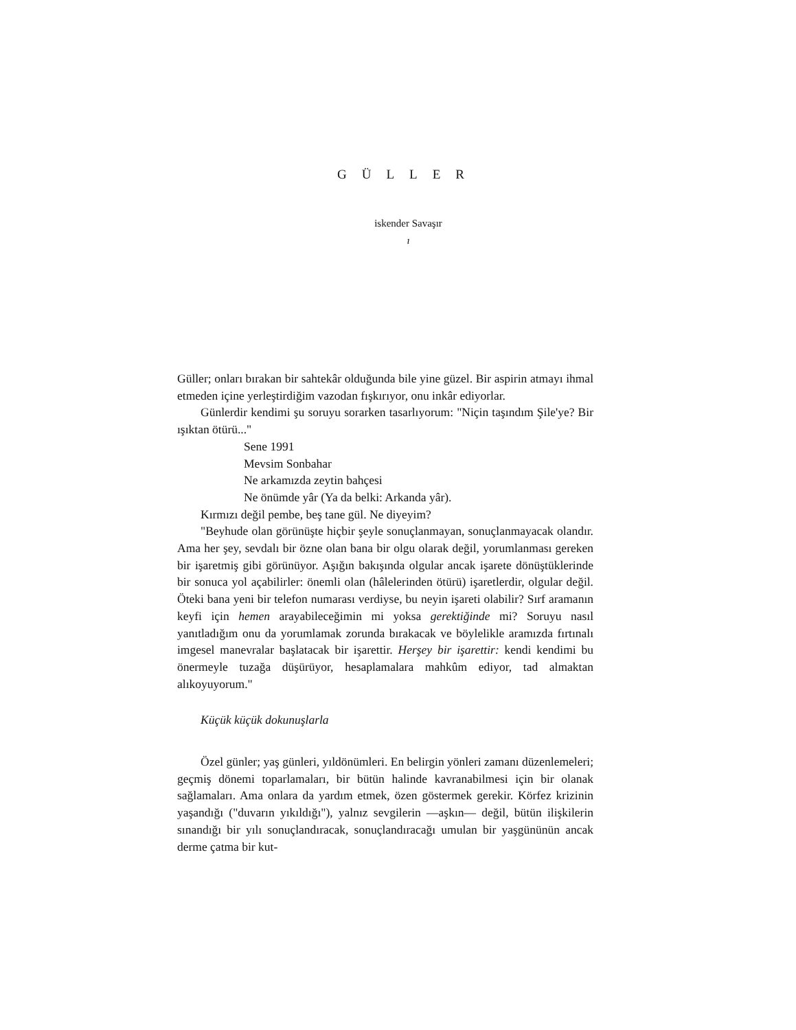GÜLLER
iskender Savaşır
ı
Güller; onları bırakan bir sahtekâr olduğunda bile yine güzel. Bir aspirin atmayı ihmal etmeden içine yerleştirdiğim vazodan fışkırıyor, onu inkâr ediyorlar.
Günlerdir kendimi şu soruyu sorarken tasarlıyorum: "Niçin taşındım Şile'ye? Bir ışıktan ötürü..."
Sene 1991
Mevsim Sonbahar
Ne arkamızda zeytin bahçesi
Ne önümde yâr (Ya da belki: Arkanda yâr).
Kırmızı değil pembe, beş tane gül. Ne diyeyim?
"Beyhude olan görünüşte hiçbir şeyle sonuçlanmayan, sonuçlanmayacak olandır. Ama her şey, sevdalı bir özne olan bana bir olgu olarak değil, yorumlanması gereken bir işaretmiş gibi görünüyor. Aşığın bakışında olgular ancak işarete dönüştüklerinde bir sonuca yol açabilirler: önemli olan (hâlelerinden ötürü) işaretlerdir, olgular değil. Öteki bana yeni bir telefon numarası verdiyse, bu neyin işareti olabilir? Sırf aramanın keyfi için hemen arayabileceğimin mi yoksa gerektiğinde mi? Soruyu nasıl yanıtladığım onu da yorumlamak zorunda bırakacak ve böylelikle aramızda fırtınalı imgesel manevralar başlatacak bir işarettir. Herşey bir işarettir: kendi kendimi bu önermeyle tuzağa düşürüyor, hesaplamalara mahkûm ediyor, tad almaktan alıkoyuyorum."
Küçük küçük dokunuşlarla
Özel günler; yaş günleri, yıldönümleri. En belirgin yönleri zamanı düzenlemeleri; geçmiş dönemi toparlamaları, bir bütün halinde kavranabilmesi için bir olanak sağlamaları. Ama onlara da yardım etmek, özen göstermek gerekir. Körfez krizinin yaşandığı ("duvarın yıkıldığı"), yalnız sevgilerin —aşkın— değil, bütün ilişkilerin sınandığı bir yılı sonuçlandıracak, sonuçlandıracağı umulan bir yaşgününün ancak derme çatma bir kut-